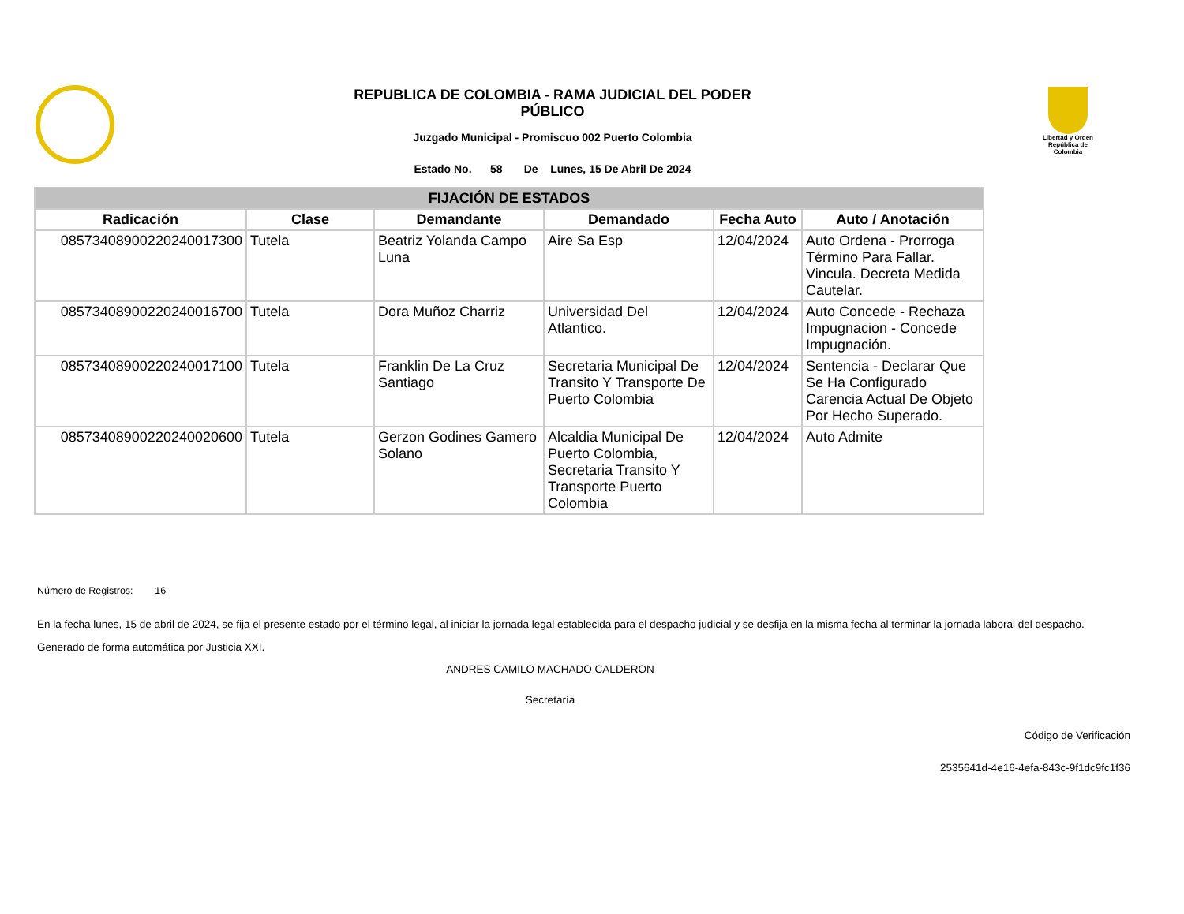Libertad y Orden República de Colombia
REPUBLICA DE COLOMBIA - RAMA JUDICIAL DEL PODER
PÚBLICO
Juzgado Municipal - Promiscuo 002 Puerto Colombia
Estado No. 58 De Lunes, 15 De Abril De 2024
| FIJACIÓN DE ESTADOS | | | | | |
| --- | --- | --- | --- | --- | --- |
| Radicación | Clase | Demandante | Demandado | Fecha Auto | Auto / Anotación |
| 08573408900220240017300 | Tutela | Beatriz Yolanda Campo Luna | Aire Sa Esp | 12/04/2024 | Auto Ordena - Prorroga Término Para Fallar. Vincula. Decreta Medida Cautelar. |
| 08573408900220240016700 | Tutela | Dora Muñoz Charriz | Universidad Del Atlantico. | 12/04/2024 | Auto Concede - Rechaza Impugnacion - Concede Impugnación. |
| 08573408900220240017100 | Tutela | Franklin De La Cruz Santiago | Secretaria Municipal De Transito Y Transporte De Puerto Colombia | 12/04/2024 | Sentencia - Declarar Que Se Ha Configurado Carencia Actual De Objeto Por Hecho Superado. |
| 08573408900220240020600 | Tutela | Gerzon Godines Gamero Solano | Alcaldia Municipal De Puerto Colombia, Secretaria Transito Y Transporte Puerto Colombia | 12/04/2024 | Auto Admite |
Número de Registros: 16
En la fecha lunes, 15 de abril de 2024, se fija el presente estado por el término legal, al iniciar la jornada legal establecida para el despacho judicial y se desfija en la misma fecha al terminar la jornada laboral del despacho.
Generado de forma automática por Justicia XXI.
ANDRES CAMILO MACHADO CALDERON
Secretaría
Código de Verificación
2535641d-4e16-4efa-843c-9f1dc9fc1f36